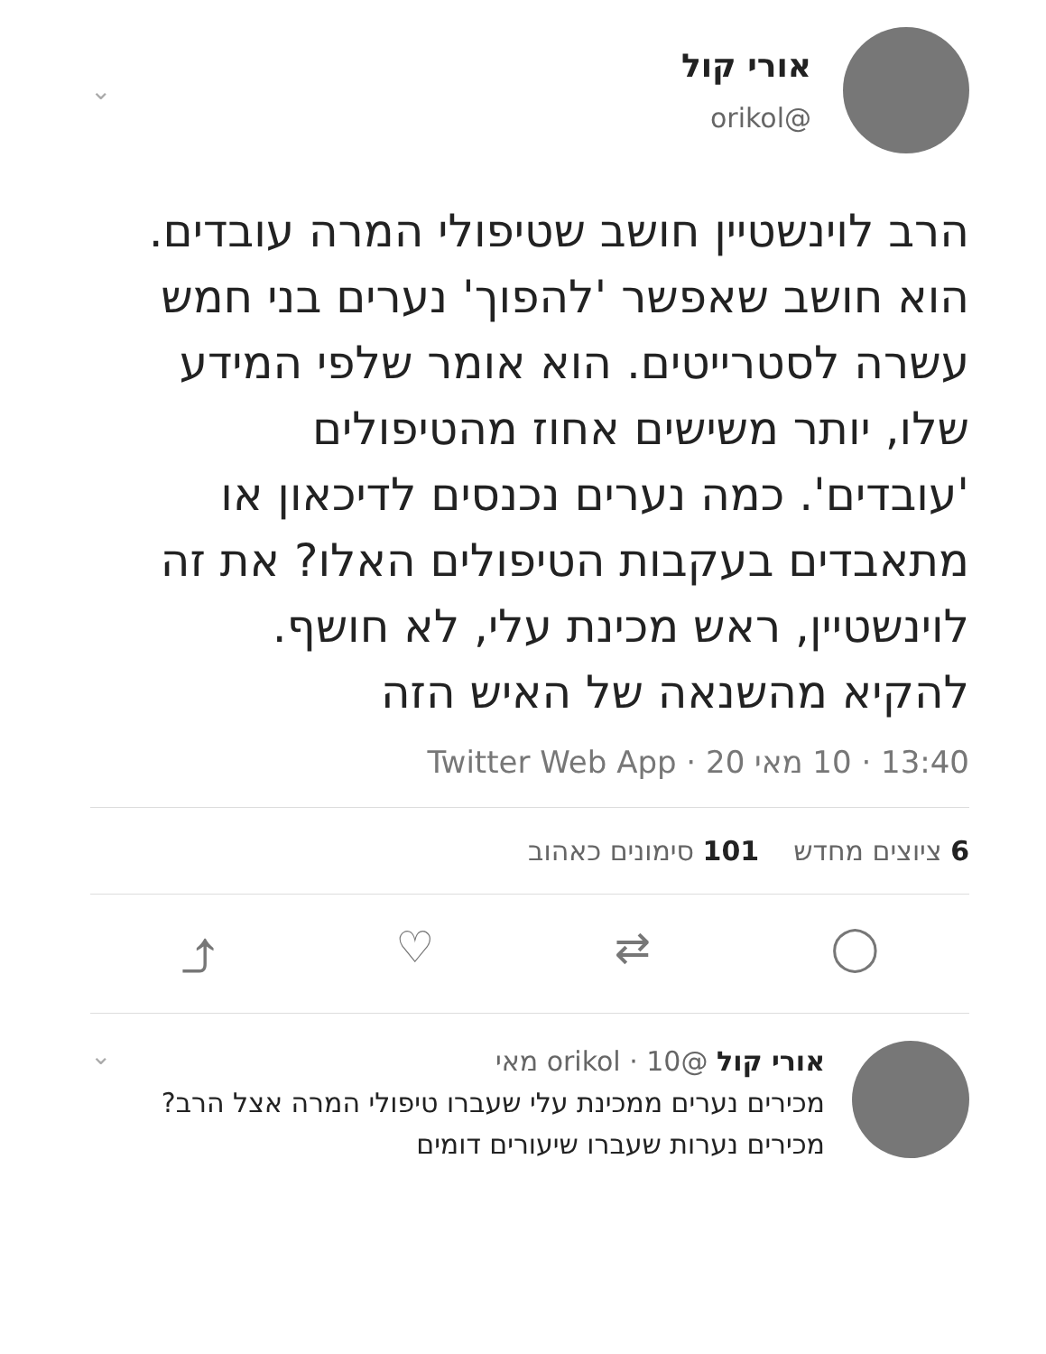אורי קול
@orikol
⌄
הרב לוינשטיין חושב שטיפולי המרה עובדים. הוא חושב שאפשר 'להפוך' נערים בני חמש עשרה לסטרייטים. הוא אומר שלפי המידע שלו, יותר משישים אחוז מהטיפולים 'עובדים'. כמה נערים נכנסים לדיכאון או מתאבדים בעקבות הטיפולים האלו? את זה לוינשטיין, ראש מכינת עלי, לא חושף. להקיא מהשנאה של האיש הזה
13:40 · 10 מאי 20 · Twitter Web App
6 ציוצים מחדש 101 סימונים כאהוב
⤴ ♡ ⇄ ◯
אורי קול @orikol · 10 מאי
מכירים נערים ממכינת עלי שעברו טיפולי המרה אצל הרב? מכירים נערות שעברו שיעורים דומים
⌄